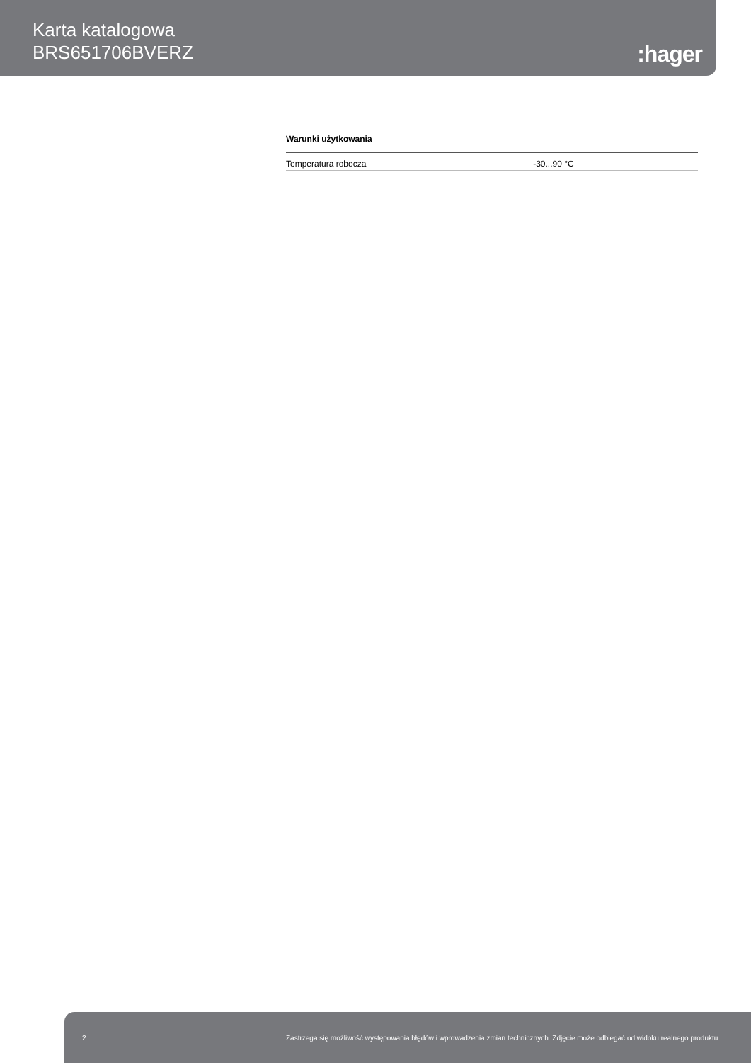Karta katalogowa
BRS651706BVERZ
:hager
Warunki użytkowania
| Temperatura robocza | -30...90 °C |
2 Zastrzega się możliwość występowania błędów i wprowadzenia zmian technicznych. Zdjęcie może odbiegać od widoku realnego produktu